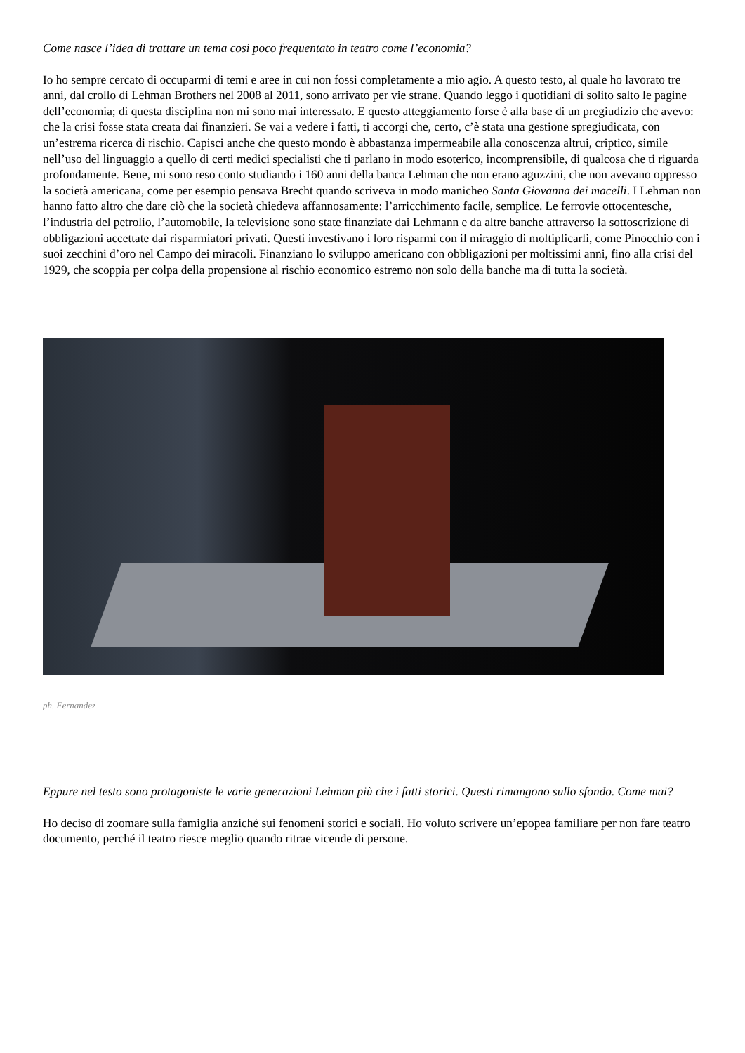Come nasce l’idea di trattare un tema così poco frequentato in teatro come l’economia?
Io ho sempre cercato di occuparmi di temi e aree in cui non fossi completamente a mio agio. A questo testo, al quale ho lavorato tre anni, dal crollo di Lehman Brothers nel 2008 al 2011, sono arrivato per vie strane. Quando leggo i quotidiani di solito salto le pagine dell’economia; di questa disciplina non mi sono mai interessato. E questo atteggiamento forse è alla base di un pregiudizio che avevo: che la crisi fosse stata creata dai finanzieri. Se vai a vedere i fatti, ti accorgi che, certo, c’è stata una gestione spregiudicata, con un’estrema ricerca di rischio. Capisci anche che questo mondo è abbastanza impermeabile alla conoscenza altrui, criptico, simile nell’uso del linguaggio a quello di certi medici specialisti che ti parlano in modo esoterico, incomprensibile, di qualcosa che ti riguarda profondamente. Bene, mi sono reso conto studiando i 160 anni della banca Lehman che non erano aguzzini, che non avevano oppresso la società americana, come per esempio pensava Brecht quando scriveva in modo manicheo Santa Giovanna dei macelli. I Lehman non hanno fatto altro che dare ciò che la società chiedeva affannosamente: l’arricchimento facile, semplice. Le ferrovie ottocentesche, l’industria del petrolio, l’automobile, la televisione sono state finanziate dai Lehmann e da altre banche attraverso la sottoscrizione di obbligazioni accettate dai risparmiatori privati. Questi investivano i loro risparmi con il miraggio di moltiplicarli, come Pinocchio con i suoi zecchini d’oro nel Campo dei miracoli. Finanziano lo sviluppo americano con obbligazioni per moltissimi anni, fino alla crisi del 1929, che scoppia per colpa della propensione al rischio economico estremo non solo della banche ma di tutta la società.
ph. Fernandez
Eppure nel testo sono protagoniste le varie generazioni Lehman più che i fatti storici. Questi rimangono sullo sfondo. Come mai?
Ho deciso di zoomare sulla famiglia anziché sui fenomeni storici e sociali. Ho voluto scrivere un’epopea familiare per non fare teatro documento, perché il teatro riesce meglio quando ritrae vicende di persone.